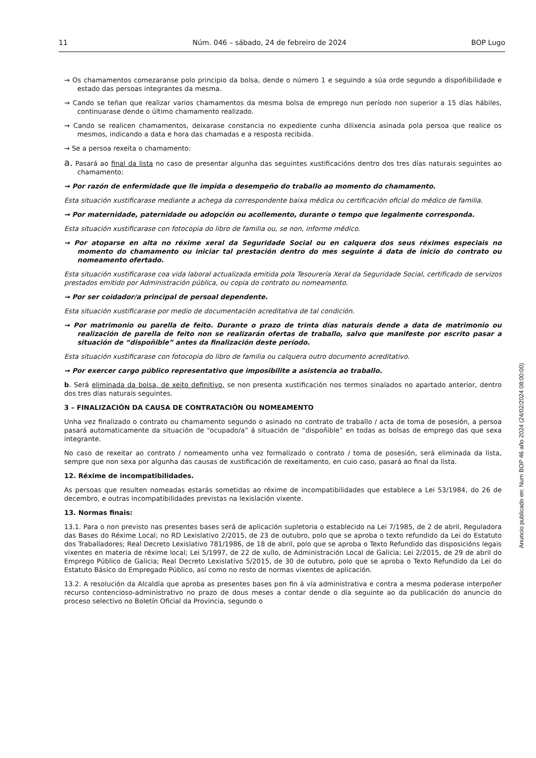11 Núm. 046 – sábado, 24 de febreiro de 2024 BOP Lugo
→ Os chamamentos comezaranse polo principio da bolsa, dende o número 1 e seguindo a súa orde segundo a dispoñibilidade e estado das persoas integrantes da mesma.
→ Cando se teñan que realizar varios chamamentos da mesma bolsa de emprego nun período non superior a 15 días hábiles, continuarase dende o último chamamento realizado.
→ Cando se realicen chamamentos, deixarase constancia no expediente cunha dilixencia asinada pola persoa que realice os mesmos, indicando a data e hora das chamadas e a resposta recibida.
→ Se a persoa rexeita o chamamento:
a. Pasará ao final da lista no caso de presentar algunha das seguintes xustificacións dentro dos tres días naturais seguintes ao chamamento:
→ Por razón de enfermidade que lle impida o desempeño do traballo ao momento do chamamento.
Esta situación xustificarase mediante a achega da correspondente baixa médica ou certificación oficial do médico de familia.
→ Por maternidade, paternidade ou adopción ou acollemento, durante o tempo que legalmente corresponda.
Esta situación xustificarase con fotocopia do libro de familia ou, se non, informe médico.
→ Por atoparse en alta no réxime xeral da Seguridade Social ou en calquera dos seus réximes especiais no momento do chamamento ou iniciar tal prestación dentro do mes seguinte á data de inicio do contrato ou nomeamento ofertado.
Esta situación xustificarase coa vida laboral actualizada emitida pola Tesourería Xeral da Seguridade Social, certificado de servizos prestados emitido por Administración pública, ou copia do contrato ou nomeamento.
→ Por ser coidador/a principal de persoal dependente.
Esta situación xustificarase por medio de documentación acreditativa de tal condición.
→ Por matrimonio ou parella de feito. Durante o prazo de trinta días naturais dende a data de matrimonio ou realización de parella de feito non se realizarán ofertas de traballo, salvo que manifeste por escrito pasar a situación de “dispoñible” antes da finalización deste período.
Esta situación xustificarase con fotocopia do libro de familia ou calquera outro documento acreditativo.
→ Por exercer cargo público representativo que imposibilite a asistencia ao traballo.
b. Será eliminada da bolsa, de xeito definitivo, se non presenta xustificación nos termos sinalados no apartado anterior, dentro dos tres días naturais seguintes.
3 – FINALIZACIÓN DA CAUSA DE CONTRATACIÓN OU NOMEAMENTO
Unha vez finalizado o contrato ou chamamento segundo o asinado no contrato de traballo / acta de toma de posesión, a persoa pasará automaticamente da situación de “ocupado/a” á situación de “dispoñible” en todas as bolsas de emprego das que sexa integrante.
No caso de rexeitar ao contrato / nomeamento unha vez formalizado o contrato / toma de posesión, será eliminada da lista, sempre que non sexa por algunha das causas de xustificación de rexeitamento, en cuio caso, pasará ao final da lista.
12. Réxime de incompatibilidades.
As persoas que resulten nomeadas estarás sometidas ao réxime de incompatibilidades que establece a Lei 53/1984, do 26 de decembro, e outras incompatibilidades previstas na lexislación vixente.
13. Normas finais:
13.1. Para o non previsto nas presentes bases será de aplicación supletoria o establecido na Lei 7/1985, de 2 de abril, Reguladora das Bases do Réxime Local; no RD Lexislativo 2/2015, de 23 de outubro, polo que se aproba o texto refundido da Lei do Estatuto dos Traballadores; Real Decreto Lexislativo 781/1986, de 18 de abril, polo que se aproba o Texto Refundido das disposicións legais vixentes en materia de réxime local; Lei 5/1997, de 22 de xullo, de Administración Local de Galicia; Lei 2/2015, de 29 de abril do Emprego Público de Galicia; Real Decreto Lexislativo 5/2015, de 30 de outubro, polo que se aproba o Texto Refundido da Lei do Estatuto Básico do Empregado Público, así como no resto de normas vixentes de aplicación.
13.2. A resolución da Alcaldía que aproba as presentes bases pon fin á vía administrativa e contra a mesma poderase interpoñer recurso contencioso-administrativo no prazo de dous meses a contar dende o día seguinte ao da publicación do anuncio do proceso selectivo no Boletín Oficial da Provincia, segundo o
Anuncio publicado en: Num BOP 46 año 2024 (24/02/2024 08:00:00)